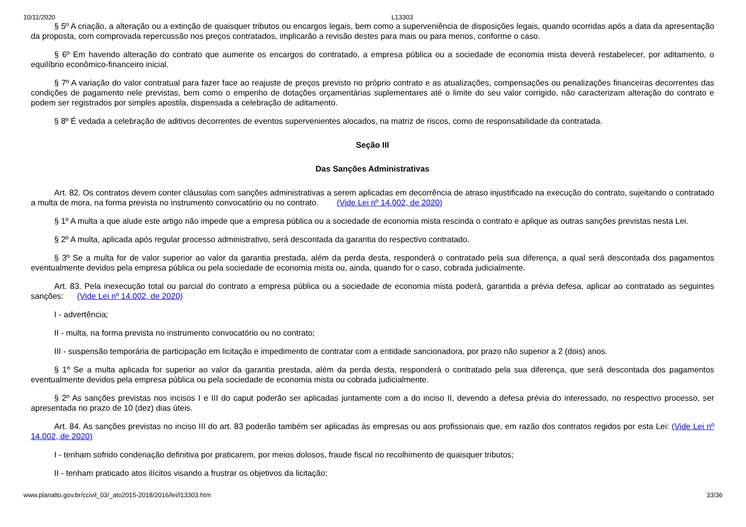10/11/2020 L13303
§ 5º A criação, a alteração ou a extinção de quaisquer tributos ou encargos legais, bem como a superveniência de disposições legais, quando ocorridas após a data da apresentação da proposta, com comprovada repercussão nos preços contratados, implicarão a revisão destes para mais ou para menos, conforme o caso.
§ 6º Em havendo alteração do contrato que aumente os encargos do contratado, a empresa pública ou a sociedade de economia mista deverá restabelecer, por aditamento, o equilíbrio econômico-financeiro inicial.
§ 7º A variação do valor contratual para fazer face ao reajuste de preços previsto no próprio contrato e as atualizações, compensações ou penalizações financeiras decorrentes das condições de pagamento nele previstas, bem como o empenho de dotações orçamentárias suplementares até o limite do seu valor corrigido, não caracterizam alteração do contrato e podem ser registrados por simples apostila, dispensada a celebração de aditamento.
§ 8º É vedada a celebração de aditivos decorrentes de eventos supervenientes alocados, na matriz de riscos, como de responsabilidade da contratada.
Seção III
Das Sanções Administrativas
Art. 82. Os contratos devem conter cláusulas com sanções administrativas a serem aplicadas em decorrência de atraso injustificado na execução do contrato, sujeitando o contratado a multa de mora, na forma prevista no instrumento convocatório ou no contrato. (Vide Lei nº 14.002, de 2020)
§ 1º A multa a que alude este artigo não impede que a empresa pública ou a sociedade de economia mista rescinda o contrato e aplique as outras sanções previstas nesta Lei.
§ 2º A multa, aplicada após regular processo administrativo, será descontada da garantia do respectivo contratado.
§ 3º Se a multa for de valor superior ao valor da garantia prestada, além da perda desta, responderá o contratado pela sua diferença, a qual será descontada dos pagamentos eventualmente devidos pela empresa pública ou pela sociedade de economia mista ou, ainda, quando for o caso, cobrada judicialmente.
Art. 83. Pela inexecução total ou parcial do contrato a empresa pública ou a sociedade de economia mista poderá, garantida a prévia defesa, aplicar ao contratado as seguintes sanções: (Vide Lei nº 14.002, de 2020)
I - advertência;
II - multa, na forma prevista no instrumento convocatório ou no contrato;
III - suspensão temporária de participação em licitação e impedimento de contratar com a entidade sancionadora, por prazo não superior a 2 (dois) anos.
§ 1º Se a multa aplicada for superior ao valor da garantia prestada, além da perda desta, responderá o contratado pela sua diferença, que será descontada dos pagamentos eventualmente devidos pela empresa pública ou pela sociedade de economia mista ou cobrada judicialmente.
§ 2º As sanções previstas nos incisos I e III do caput poderão ser aplicadas juntamente com a do inciso II, devendo a defesa prévia do interessado, no respectivo processo, ser apresentada no prazo de 10 (dez) dias úteis.
Art. 84. As sanções previstas no inciso III do art. 83 poderão também ser aplicadas às empresas ou aos profissionais que, em razão dos contratos regidos por esta Lei: (Vide Lei nº 14.002, de 2020)
I - tenham sofrido condenação definitiva por praticarem, por meios dolosos, fraude fiscal no recolhimento de quaisquer tributos;
II - tenham praticado atos ilícitos visando a frustrar os objetivos da licitação;
www.planalto.gov.br/ccivil_03/_ato2015-2018/2016/lei/l13303.htm 33/36